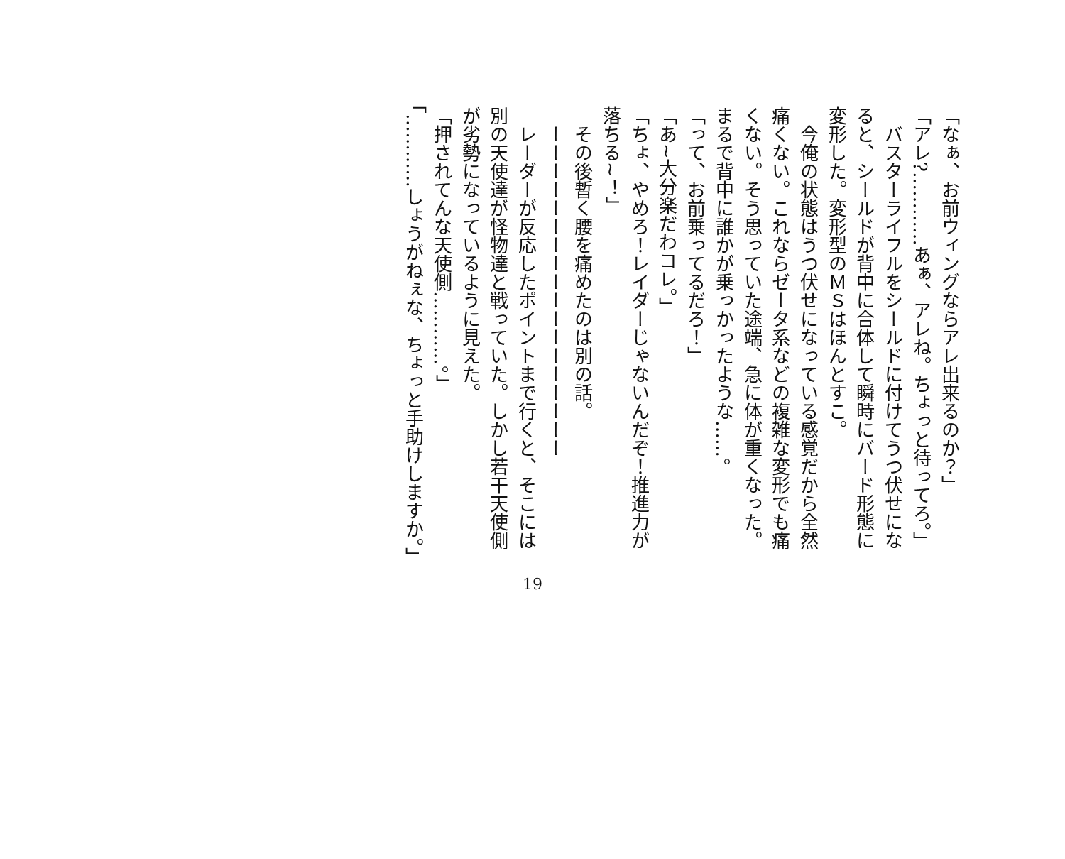「なぁ、お前ウィングならアレ出来るのか？」
「アレ?…………あぁ、アレね。ちょっと待ってろ。」
　バスターライフルをシールドに付けてうつ伏せになると、シールドが背中に合体して瞬時にバード形態に変形した。変形型のＭＳはほんとすこ。
　今俺の状態はうつ伏せになっている感覚だから全然痛くない。これならゼータ系などの複雑な変形でも痛くない。そう思っていた途端、急に体が重くなった。まるで背中に誰かが乗っかったような……。
「って、お前乗ってるだろ！」
「あ~大分楽だわコレ。」
「ちょ、やめろ！レイダーじゃないんだぞ！推進力が落ちる~！」
　その後暫く腰を痛めたのは別の話。
　ーーーーーーーーーーーーーーーーーー
　レーダーが反応したポイントまで行くと、そこには別の天使達が怪物達と戦っていた。しかし若干天使側が劣勢になっているように見えた。
「押されてんな天使側…………。」
「…………しょうがねぇな、ちょっと手助けしますか。」
19